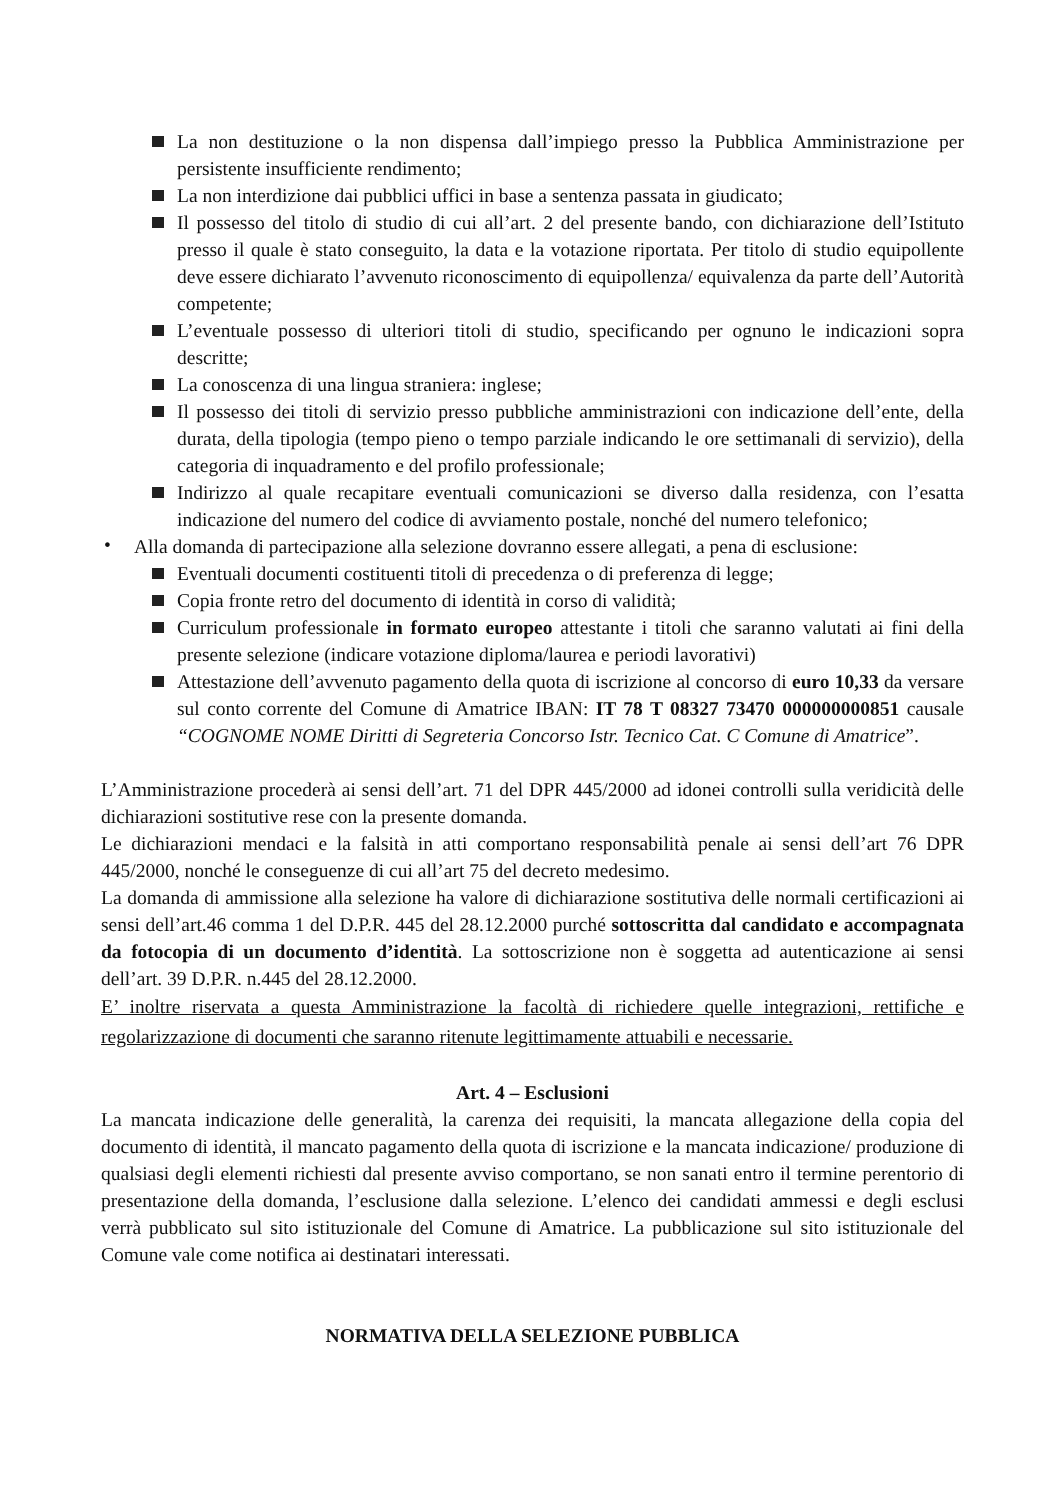La non destituzione o la non dispensa dall’impiego presso la Pubblica Amministrazione per persistente insufficiente rendimento;
La non interdizione dai pubblici uffici in base a sentenza passata in giudicato;
Il possesso del titolo di studio di cui all’art. 2 del presente bando, con dichiarazione dell’Istituto presso il quale è stato conseguito, la data e la votazione riportata. Per titolo di studio equipollente deve essere dichiarato l’avvenuto riconoscimento di equipollenza/ equivalenza da parte dell’Autorità competente;
L’eventuale possesso di ulteriori titoli di studio, specificando per ognuno le indicazioni sopra descritte;
La conoscenza di una lingua straniera: inglese;
Il possesso dei titoli di servizio presso pubbliche amministrazioni con indicazione dell’ente, della durata, della tipologia (tempo pieno o tempo parziale indicando le ore settimanali di servizio), della categoria di inquadramento e del profilo professionale;
Indirizzo al quale recapitare eventuali comunicazioni se diverso dalla residenza, con l’esatta indicazione del numero del codice di avviamento postale, nonché del numero telefonico;
• Alla domanda di partecipazione alla selezione dovranno essere allegati, a pena di esclusione:
Eventuali documenti costituenti titoli di precedenza o di preferenza di legge;
Copia fronte retro del documento di identità in corso di validità;
Curriculum professionale in formato europeo attestante i titoli che saranno valutati ai fini della presente selezione (indicare votazione diploma/laurea e periodi lavorativi)
Attestazione dell’avvenuto pagamento della quota di iscrizione al concorso di euro 10,33 da versare sul conto corrente del Comune di Amatrice IBAN: IT 78 T 08327 73470 000000000851 causale “COGNOME NOME Diritti di Segreteria Concorso Istr. Tecnico Cat. C Comune di Amatrice”.
L’Amministrazione procederà ai sensi dell’art. 71 del DPR 445/2000 ad idonei controlli sulla veridicità delle dichiarazioni sostitutive rese con la presente domanda.
Le dichiarazioni mendaci e la falsità in atti comportano responsabilità penale ai sensi dell’art 76 DPR 445/2000, nonché le conseguenze di cui all’art 75 del decreto medesimo.
La domanda di ammissione alla selezione ha valore di dichiarazione sostitutiva delle normali certificazioni ai sensi dell’art.46 comma 1 del D.P.R. 445 del 28.12.2000 purché sottoscritta dal candidato e accompagnata da fotocopia di un documento d’identità. La sottoscrizione non è soggetta ad autenticazione ai sensi dell’art. 39 D.P.R. n.445 del 28.12.2000.
E’ inoltre riservata a questa Amministrazione la facoltà di richiedere quelle integrazioni, rettifiche e regolarizzazione di documenti che saranno ritenute legittimamente attuabili e necessarie.
Art. 4 – Esclusioni
La mancata indicazione delle generalità, la carenza dei requisiti, la mancata allegazione della copia del documento di identità, il mancato pagamento della quota di iscrizione e la mancata indicazione/ produzione di qualsiasi degli elementi richiesti dal presente avviso comportano, se non sanati entro il termine perentorio di presentazione della domanda, l’esclusione dalla selezione. L’elenco dei candidati ammessi e degli esclusi verrà pubblicato sul sito istituzionale del Comune di Amatrice. La pubblicazione sul sito istituzionale del Comune vale come notifica ai destinatari interessati.
NORMATIVA DELLA SELEZIONE PUBBLICA